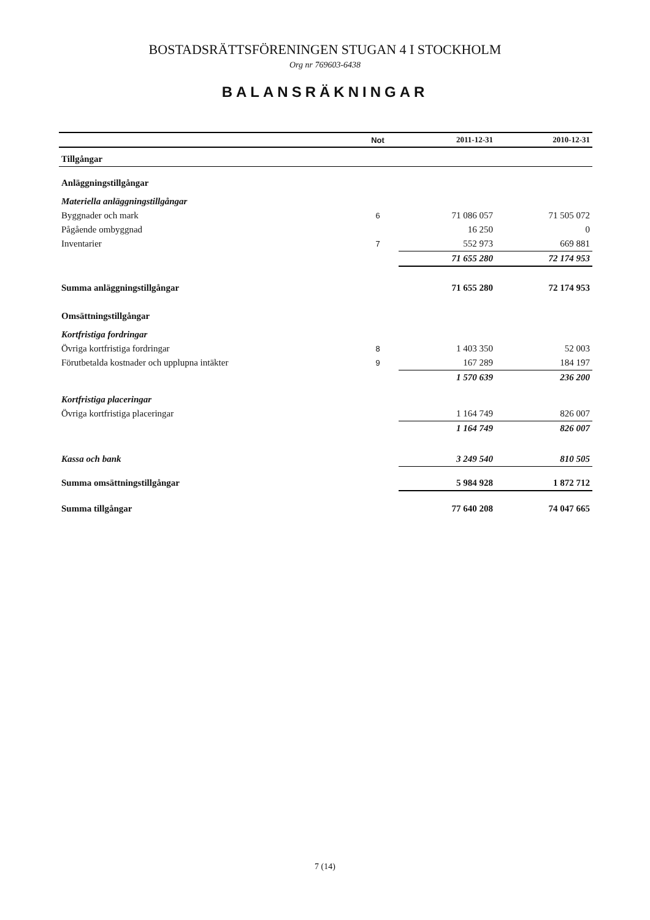BOSTADSRÄTTSFÖRENINGEN STUGAN 4 I STOCKHOLM
Org nr 769603-6438
BALANSRÄKNINGAR
| | Not | 2011-12-31 | 2010-12-31 |
| --- | --- | --- | --- |
| Tillgångar | | | |
| Anläggningstillgångar | | | |
| Materiella anläggningstillgångar | | | |
| Byggnader och mark | 6 | 71 086 057 | 71 505 072 |
| Pågående ombyggnad | | 16 250 | 0 |
| Inventarier | 7 | 552 973 | 669 881 |
| | | 71 655 280 | 72 174 953 |
| Summa anläggningstillgångar | | 71 655 280 | 72 174 953 |
| Omsättningstillgångar | | | |
| Kortfristiga fordringar | | | |
| Övriga kortfristiga fordringar | 8 | 1 403 350 | 52 003 |
| Förutbetalda kostnader och upplupna intäkter | 9 | 167 289 | 184 197 |
| | | 1 570 639 | 236 200 |
| Kortfristiga placeringar | | | |
| Övriga kortfristiga placeringar | | 1 164 749 | 826 007 |
| | | 1 164 749 | 826 007 |
| Kassa och bank | | 3 249 540 | 810 505 |
| Summa omsättningstillgångar | | 5 984 928 | 1 872 712 |
| Summa tillgångar | | 77 640 208 | 74 047 665 |
7 (14)